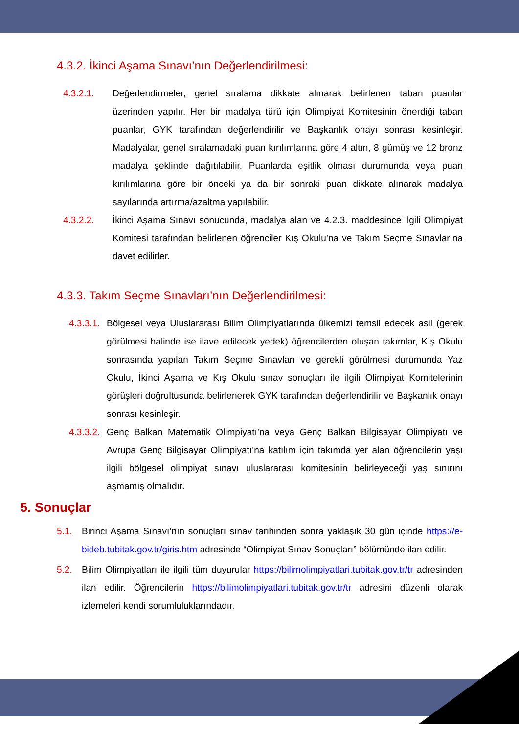4.3.2. İkinci Aşama Sınavı’nın Değerlendirilmesi:
4.3.2.1. Değerlendirmeler, genel sıralama dikkate alınarak belirlenen taban puanlar üzerinden yapılır. Her bir madalya türü için Olimpiyat Komitesinin önerdiği taban puanlar, GYK tarafından değerlendirilir ve Başkanlık onayı sonrası kesinleşir. Madalyalar, genel sıralamadaki puan kırılımlarına göre 4 altın, 8 gümüş ve 12 bronz madalya şeklinde dağıtılabilir. Puanlarda eşitlik olması durumunda veya puan kırılımlarına göre bir önceki ya da bir sonraki puan dikkate alınarak madalya sayılarında artırma/azaltma yapılabilir.
4.3.2.2. İkinci Aşama Sınavı sonucunda, madalya alan ve 4.2.3. maddesince ilgili Olimpiyat Komitesi tarafından belirlenen öğrenciler Kış Okulu’na ve Takım Seçme Sınavlarına davet edilirler.
4.3.3. Takım Seçme Sınavları’nın Değerlendirilmesi:
4.3.3.1.
Bölgesel veya Uluslararası Bilim Olimpiyatlarında ülkemizi temsil edecek asil (gerek görülmesi halinde ise ilave edilecek yedek) öğrencilerden oluşan takımlar, Kış Okulu sonrasında yapılan Takım Seçme Sınavları ve gerekli görülmesi durumunda Yaz Okulu, İkinci Aşama ve Kış Okulu sınav sonuçları ile ilgili Olimpiyat Komitelerinin görüşleri doğrultusunda belirlenerek GYK tarafından değerlendirilir ve Başkanlık onayı sonrası kesinleşir.
4.3.3.2.
Genç Balkan Matematik Olimpiyatı’na veya Genç Balkan Bilgisayar Olimpiyatı ve Avrupa Genç Bilgisayar Olimpiyatı’na katılım için takımda yer alan öğrencilerin yaşı ilgili bölgesel olimpiyat sınavı uluslararası komitesinin belirleyeceği yaş sınırını aşmamış olmalıdır.
5. Sonuçlar
5.1. Birinci Aşama Sınavı’nın sonuçları sınav tarihinden sonra yaklaşık 30 gün içinde https://e-bideb.tubitak.gov.tr/giris.htm adresinde “Olimpiyat Sınav Sonuçları” bölümünde ilan edilir.
5.2. Bilim Olimpiyatları ile ilgili tüm duyurular https://bilimolimpiyatlari.tubitak.gov.tr/tr adresinden ilan edilir. Öğrencilerin https://bilimolimpiyatlari.tubitak.gov.tr/tr adresini düzenli olarak izlemeleri kendi sorumluluklarındadır.